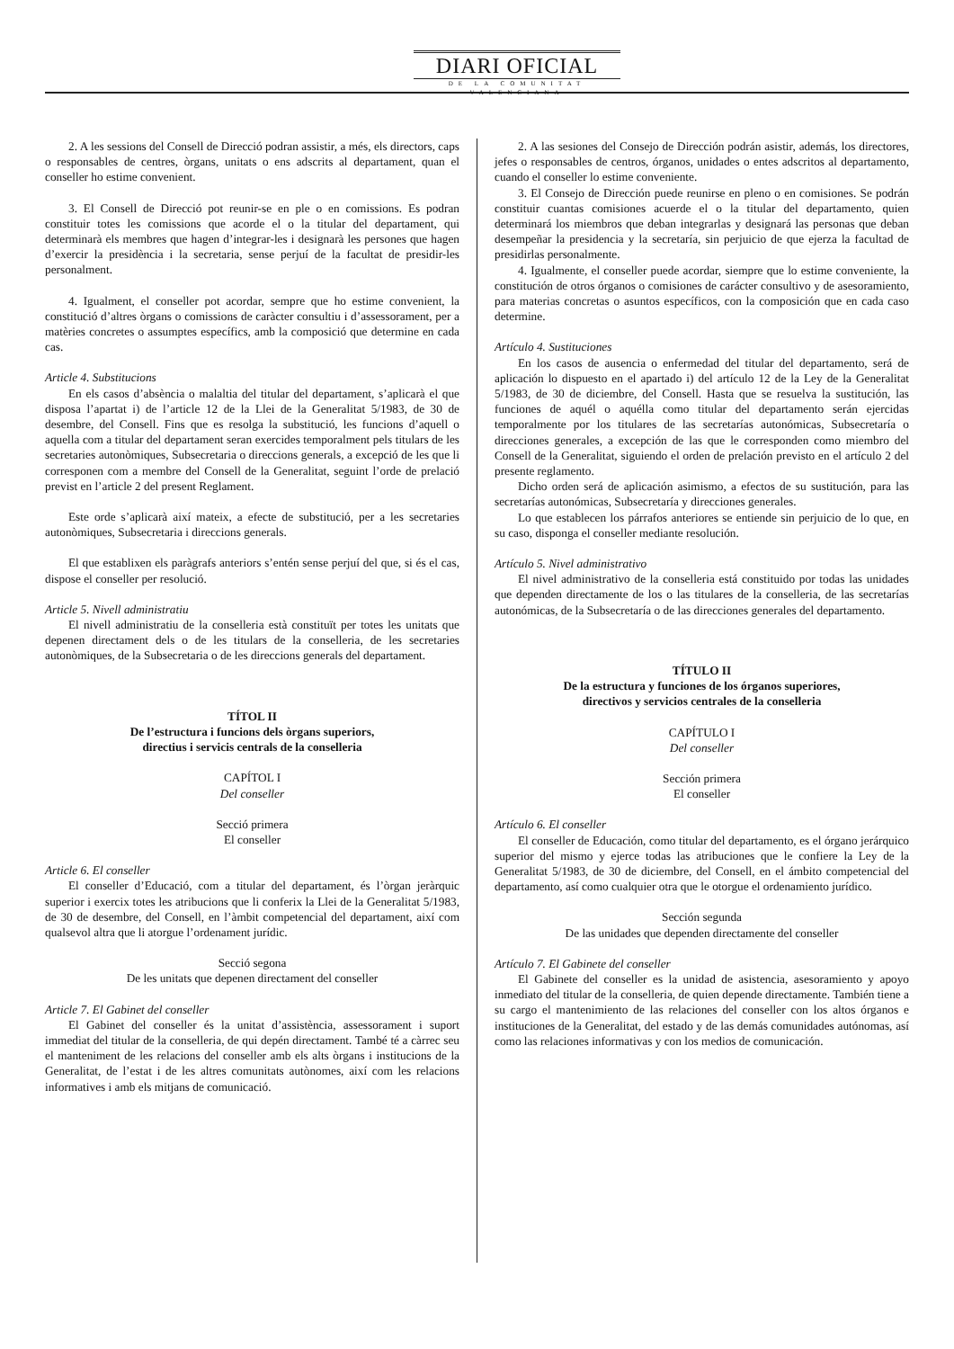DIARI OFICIAL
DE LA COMUNITAT VALENCIANA
2. A les sessions del Consell de Direcció podran assistir, a més, els directors, caps o responsables de centres, òrgans, unitats o ens adscrits al departament, quan el conseller ho estime convenient.
3. El Consell de Direcció pot reunir-se en ple o en comissions. Es podran constituir totes les comissions que acorde el o la titular del departament, qui determinarà els membres que hagen d’integrar-les i designarà les persones que hagen d’exercir la presidència i la secretaria, sense perjuí de la facultat de presidir-les personalment.
4. Igualment, el conseller pot acordar, sempre que ho estime convenient, la constitució d’altres òrgans o comissions de caràcter consultiu i d’assessorament, per a matèries concretes o assumptes específics, amb la composició que determine en cada cas.
Article 4. Substitucions
En els casos d’absència o malaltia del titular del departament, s’aplicarà el que disposa l’apartat i) de l’article 12 de la Llei de la Generalitat 5/1983, de 30 de desembre, del Consell. Fins que es resolga la substitució, les funcions d’aquell o aquella com a titular del departament seran exercides temporalment pels titulars de les secretaries autonòmiques, Subsecretaria o direccions generals, a excepció de les que li corresponen com a membre del Consell de la Generalitat, seguint l’orde de prelació previst en l’article 2 del present Reglament.
Este orde s’aplicarà així mateix, a efecte de substitució, per a les secretaries autonòmiques, Subsecretaria i direccions generals.
El que establixen els paràgrafs anteriors s’entén sense perjuí del que, si és el cas, dispose el conseller per resolució.
Article 5. Nivell administratiu
El nivell administratiu de la conselleria està constituït per totes les unitats que depenen directament dels o de les titulars de la conselleria, de les secretaries autonòmiques, de la Subsecretaria o de les direccions generals del departament.
TÍTOL II
De l’estructura i funcions dels òrgans superiors,
directius i servicis centrals de la conselleria
CAPÍTOL I
Del conseller
Secció primera
El conseller
Article 6. El conseller
El conseller d’Educació, com a titular del departament, és l’òrgan jeràrquic superior i exercix totes les atribucions que li conferix la Llei de la Generalitat 5/1983, de 30 de desembre, del Consell, en l’àmbit competencial del departament, així com qualsevol altra que li atorgue l’ordenament jurídic.
Secció segona
De les unitats que depenen directament del conseller
Article 7. El Gabinet del conseller
El Gabinet del conseller és la unitat d’assistència, assessorament i suport immediat del titular de la conselleria, de qui depén directament. També té a càrrec seu el manteniment de les relacions del conseller amb els alts òrgans i institucions de la Generalitat, de l’estat i de les altres comunitats autònomes, així com les relacions informatives i amb els mitjans de comunicació.
2. A las sesiones del Consejo de Dirección podrán asistir, además, los directores, jefes o responsables de centros, órganos, unidades o entes adscritos al departamento, cuando el conseller lo estime conveniente.
3. El Consejo de Dirección puede reunirse en pleno o en comisiones. Se podrán constituir cuantas comisiones acuerde el o la titular del departamento, quien determinará los miembros que deban integrarlas y designará las personas que deban desempeñar la presidencia y la secretaría, sin perjuicio de que ejerza la facultad de presidirlas personalmente.
4. Igualmente, el conseller puede acordar, siempre que lo estime conveniente, la constitución de otros órganos o comisiones de carácter consultivo y de asesoramiento, para materias concretas o asuntos específicos, con la composición que en cada caso determine.
Artículo 4. Sustituciones
En los casos de ausencia o enfermedad del titular del departamento, será de aplicación lo dispuesto en el apartado i) del artículo 12 de la Ley de la Generalitat 5/1983, de 30 de diciembre, del Consell. Hasta que se resuelva la sustitución, las funciones de aquél o aquélla como titular del departamento serán ejercidas temporalmente por los titulares de las secretarías autonómicas, Subsecretaría o direcciones generales, a excepción de las que le corresponden como miembro del Consell de la Generalitat, siguiendo el orden de prelación previsto en el artículo 2 del presente reglamento.
Dicho orden será de aplicación asimismo, a efectos de su sustitución, para las secretarías autonómicas, Subsecretaría y direcciones generales.
Lo que establecen los párrafos anteriores se entiende sin perjuicio de lo que, en su caso, disponga el conseller mediante resolución.
Artículo 5. Nivel administrativo
El nivel administrativo de la conselleria está constituido por todas las unidades que dependen directamente de los o las titulares de la conselleria, de las secretarías autonómicas, de la Subsecretaría o de las direcciones generales del departamento.
TÍTULO II
De la estructura y funciones de los órganos superiores,
directivos y servicios centrales de la conselleria
CAPÍTULO I
Del conseller
Sección primera
El conseller
Artículo 6. El conseller
El conseller de Educación, como titular del departamento, es el órgano jerárquico superior del mismo y ejerce todas las atribuciones que le confiere la Ley de la Generalitat 5/1983, de 30 de diciembre, del Consell, en el ámbito competencial del departamento, así como cualquier otra que le otorgue el ordenamiento jurídico.
Sección segunda
De las unidades que dependen directamente del conseller
Artículo 7. El Gabinete del conseller
El Gabinete del conseller es la unidad de asistencia, asesoramiento y apoyo inmediato del titular de la conselleria, de quien depende directamente. También tiene a su cargo el mantenimiento de las relaciones del conseller con los altos órganos e instituciones de la Generalitat, del estado y de las demás comunidades autónomas, así como las relaciones informativas y con los medios de comunicación.